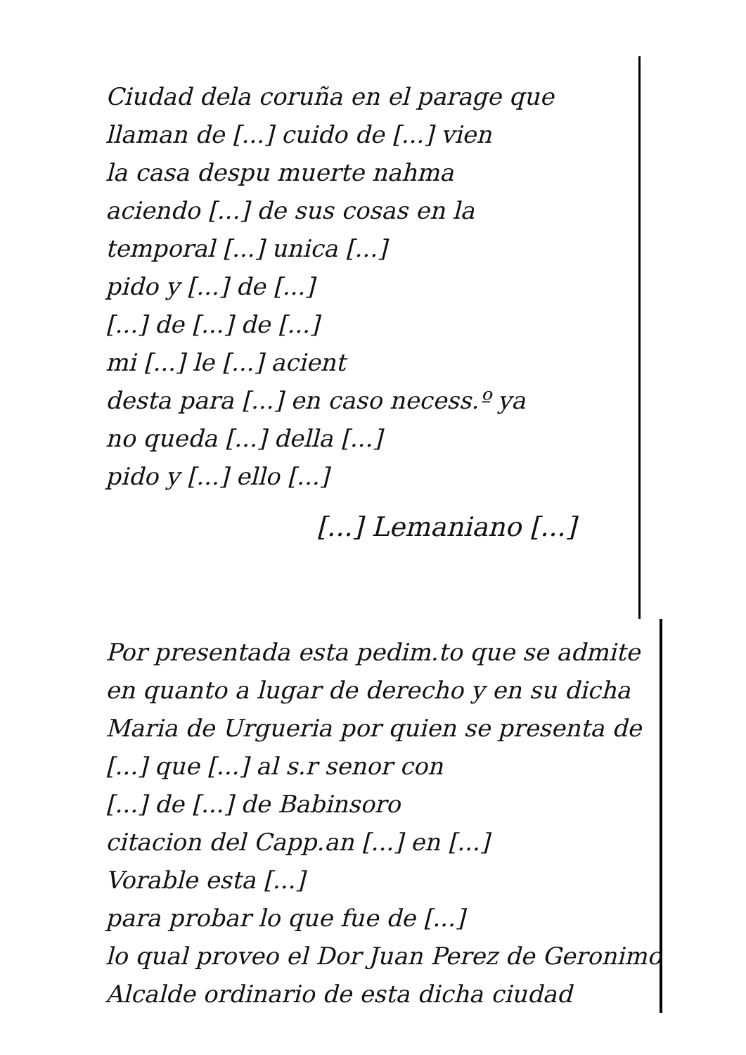Ciudad dela coruña en el parage que
llaman de [...] cuido de [...] vien
la casa despu muerte nahma
aciendo [...] de sus cosas en la
temporal [...] unica [...]
pido y [...] de [...]
[...] de [...] de [...]
mi [...] le [...] acient
desta para [...] en caso necess.º ya
no queda [...] della [...]
pido y [...] ello [...]
[...] Lemaniano [...]
Por presentada esta pedim.to que se admite
en quanto a lugar de derecho y en su dicha
Maria de Urgueria por quien se presenta de
[...] que [...] al s.r senor con
[...] de [...] de Babinsoro
citacion del Capp.an [...] en [...]
Vorable esta [...]
para probar lo que fue de [...]
lo qual proveo el Dor Juan Perez de Geronimo
Alcalde ordinario de esta dicha ciudad